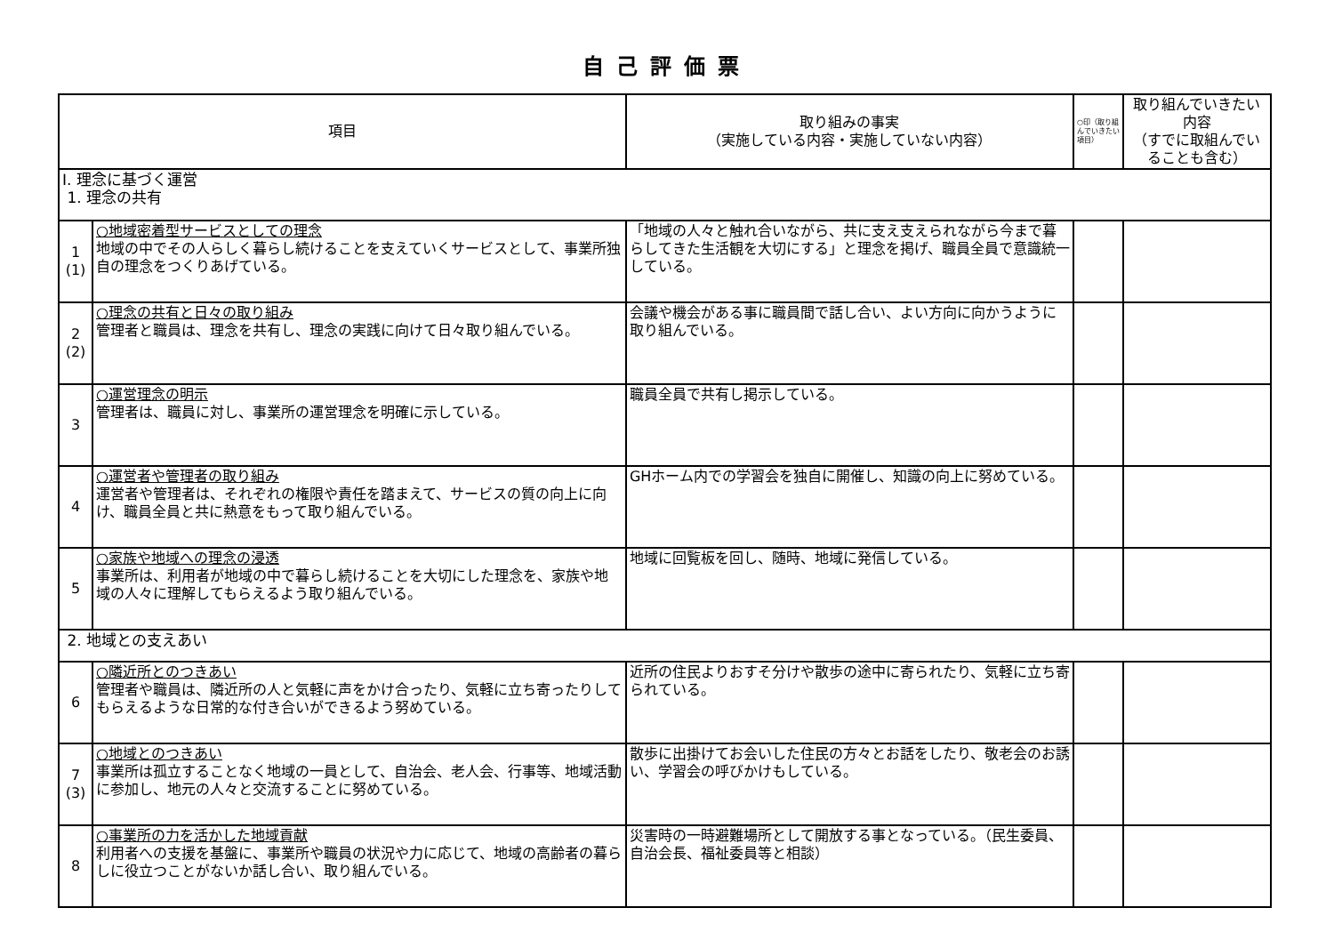自己評価票
| 項目 | | 取り組みの事実 （実施している内容・実施していない内容） | ○印（取り組んでいきたい項目） | 取り組んでいきたい内容 （すでに取組んでいることも含む） |
| --- | --- | --- | --- | --- |
| Ⅰ. 理念に基づく運営 1. 理念の共有 | | | | |
| 1 (1) | ○地域密着型サービスとしての理念 地域の中でその人らしく暮らし続けることを支えていくサービスとして、事業所独自の理念をつくりあげている。 | 「地域の人々と触れ合いながら、共に支え支えられながら今まで暮らしてきた生活観を大切にする」と理念を掲げ、職員全員で意識統一している。 | | |
| 2 (2) | ○理念の共有と日々の取り組み 管理者と職員は、理念を共有し、理念の実践に向けて日々取り組んでいる。 | 会議や機会がある事に職員間で話し合い、よい方向に向かうように取り組んでいる。 | | |
| 3 | ○運営理念の明示 管理者は、職員に対し、事業所の運営理念を明確に示している。 | 職員全員で共有し掲示している。 | | |
| 4 | ○運営者や管理者の取り組み 運営者や管理者は、それぞれの権限や責任を踏まえて、サービスの質の向上に向け、職員全員と共に熱意をもって取り組んでいる。 | GHホーム内での学習会を独自に開催し、知識の向上に努めている。 | | |
| 5 | ○家族や地域への理念の浸透 事業所は、利用者が地域の中で暮らし続けることを大切にした理念を、家族や地域の人々に理解してもらえるよう取り組んでいる。 | 地域に回覧板を回し、随時、地域に発信している。 | | |
| 2. 地域との支えあい | | | | |
| 6 | ○隣近所とのつきあい 管理者や職員は、隣近所の人と気軽に声をかけ合ったり、気軽に立ち寄ったりしてもらえるような日常的な付き合いができるよう努めている。 | 近所の住民よりおすそ分けや散歩の途中に寄られたり、気軽に立ち寄られている。 | | |
| 7 (3) | ○地域とのつきあい 事業所は孤立することなく地域の一員として、自治会、老人会、行事等、地域活動に参加し、地元の人々と交流することに努めている。 | 散歩に出掛けてお会いした住民の方々とお話をしたり、敬老会のお誘い、学習会の呼びかけもしている。 | | |
| 8 | ○事業所の力を活かした地域貢献 利用者への支援を基盤に、事業所や職員の状況や力に応じて、地域の高齢者の暮らしに役立つことがないか話し合い、取り組んでいる。 | 災害時の一時避難場所として開放する事となっている。（民生委員、自治会長、福祉委員等と相談） | | |